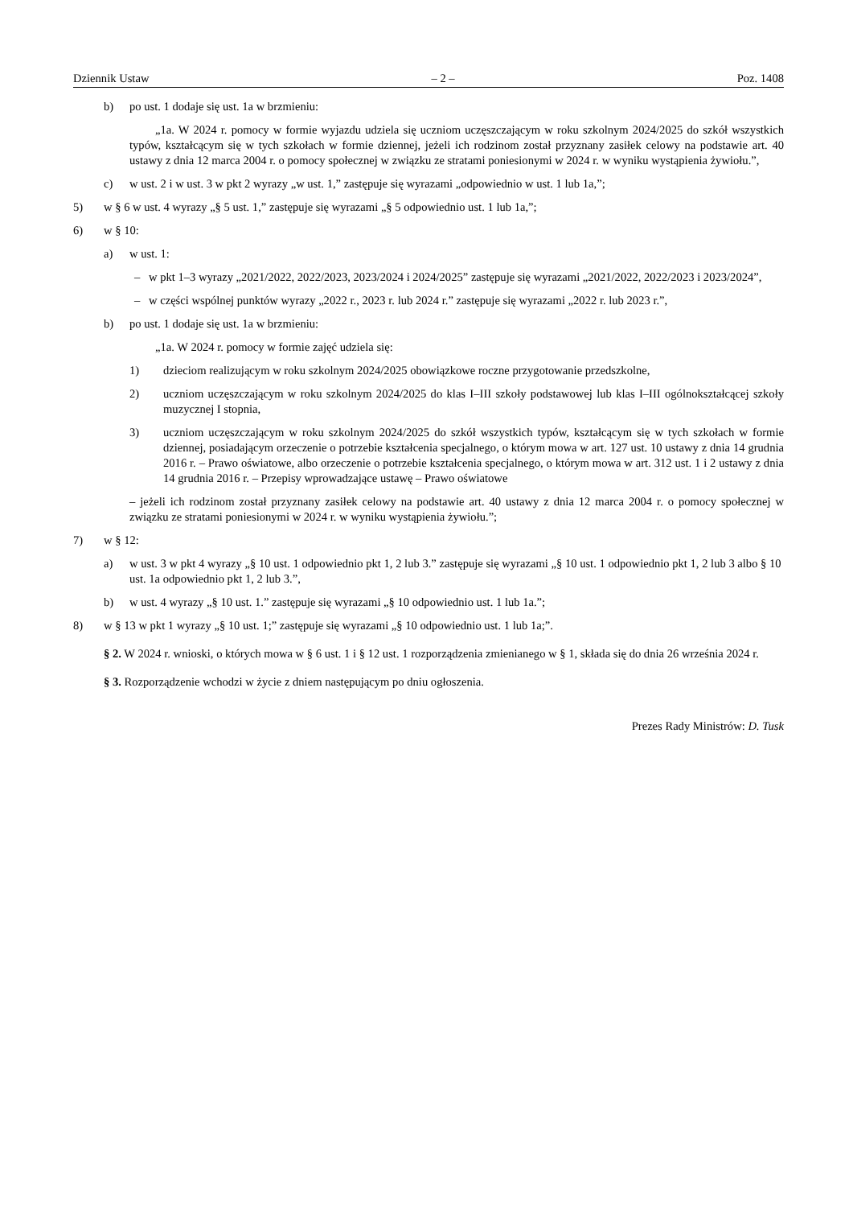Dziennik Ustaw – 2 – Poz. 1408
b) po ust. 1 dodaje się ust. 1a w brzmieniu:
„1a. W 2024 r. pomocy w formie wyjazdu udziela się uczniom uczęszczającym w roku szkolnym 2024/2025 do szkół wszystkich typów, kształcącym się w tych szkołach w formie dziennej, jeżeli ich rodzinom został przyznany zasiłek celowy na podstawie art. 40 ustawy z dnia 12 marca 2004 r. o pomocy społecznej w związku ze stratami poniesionymi w 2024 r. w wyniku wystąpienia żywiołu.”,
c) w ust. 2 i w ust. 3 w pkt 2 wyrazy „w ust. 1,” zastępuje się wyrazami „odpowiednio w ust. 1 lub 1a,”;
5) w § 6 w ust. 4 wyrazy „§ 5 ust. 1,” zastępuje się wyrazami „§ 5 odpowiednio ust. 1 lub 1a,”;
6) w § 10:
a) w ust. 1:
– w pkt 1–3 wyrazy „2021/2022, 2022/2023, 2023/2024 i 2024/2025” zastępuje się wyrazami „2021/2022, 2022/2023 i 2023/2024”,
– w części wspólnej punktów wyrazy „2022 r., 2023 r. lub 2024 r.” zastępuje się wyrazami „2022 r. lub 2023 r.”,
b) po ust. 1 dodaje się ust. 1a w brzmieniu:
„1a. W 2024 r. pomocy w formie zajęć udziela się:
1) dzieciom realizującym w roku szkolnym 2024/2025 obowiązkowe roczne przygotowanie przedszkolne,
2) uczniom uczęszczającym w roku szkolnym 2024/2025 do klas I–III szkoły podstawowej lub klas I–III ogólnokształcącej szkoły muzycznej I stopnia,
3) uczniom uczęszczającym w roku szkolnym 2024/2025 do szkół wszystkich typów, kształcącym się w tych szkołach w formie dziennej, posiadającym orzeczenie o potrzebie kształcenia specjalnego, o którym mowa w art. 127 ust. 10 ustawy z dnia 14 grudnia 2016 r. – Prawo oświatowe, albo orzeczenie o potrzebie kształcenia specjalnego, o którym mowa w art. 312 ust. 1 i 2 ustawy z dnia 14 grudnia 2016 r. – Przepisy wprowadzające ustawę – Prawo oświatowe
– jeżeli ich rodzinom został przyznany zasiłek celowy na podstawie art. 40 ustawy z dnia 12 marca 2004 r. o pomocy społecznej w związku ze stratami poniesionymi w 2024 r. w wyniku wystąpienia żywiołu.”;
7) w § 12:
a) w ust. 3 w pkt 4 wyrazy „§ 10 ust. 1 odpowiednio pkt 1, 2 lub 3.” zastępuje się wyrazami „§ 10 ust. 1 odpowiednio pkt 1, 2 lub 3 albo § 10 ust. 1a odpowiednio pkt 1, 2 lub 3.”,
b) w ust. 4 wyrazy „§ 10 ust. 1.” zastępuje się wyrazami „§ 10 odpowiednio ust. 1 lub 1a.”;
8) w § 13 w pkt 1 wyrazy „§ 10 ust. 1;” zastępuje się wyrazami „§ 10 odpowiednio ust. 1 lub 1a;”.
§ 2. W 2024 r. wnioski, o których mowa w § 6 ust. 1 i § 12 ust. 1 rozporządzenia zmienianego w § 1, składa się do dnia 26 września 2024 r.
§ 3. Rozporządzenie wchodzi w życie z dniem następującym po dniu ogłoszenia.
Prezes Rady Ministrów: D. Tusk